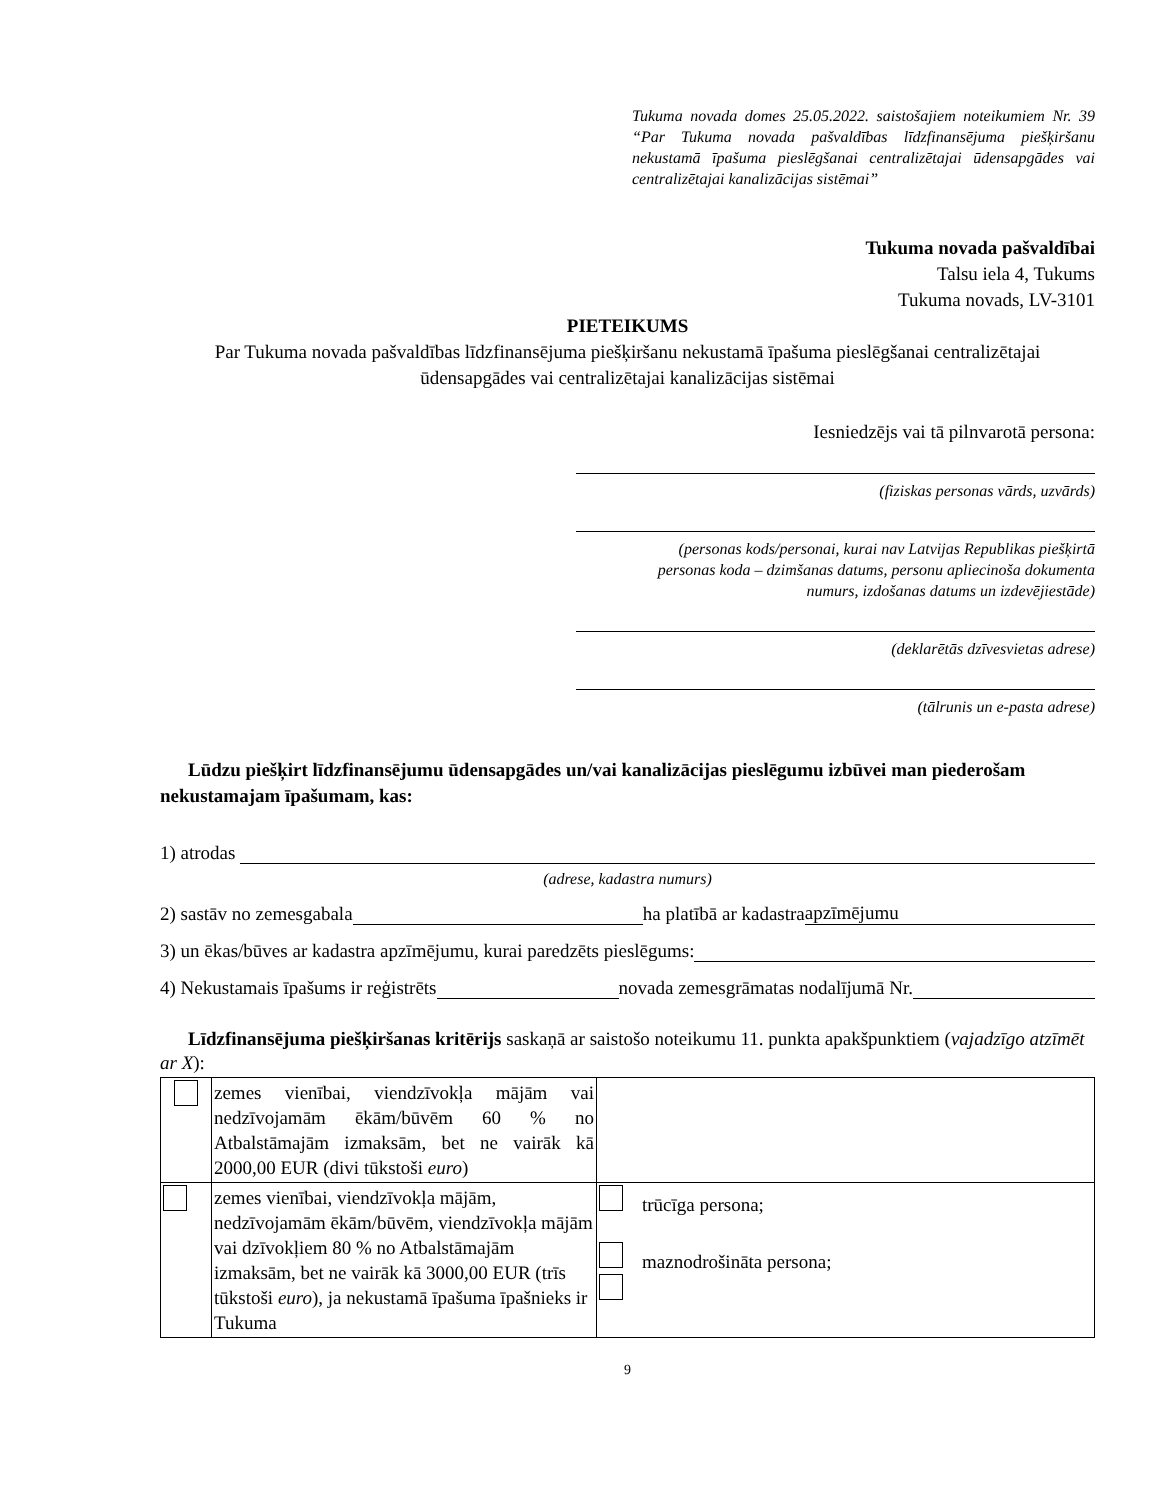Tukuma novada domes 25.05.2022. saistošajiem noteikumiem Nr. 39 “Par Tukuma novada pašvaldības līdzfinansējuma piešķiršanu nekustamā īpašuma pieslēgšanai centralizētajai ūdensapgādes vai centralizētajai kanalizācijas sistēmai”
Tukuma novada pašvaldībai
Talsu iela 4, Tukums
Tukuma novads, LV-3101
PIETEIKUMS
Par Tukuma novada pašvaldības līdzfinansējuma piešķiršanu nekustamā īpašuma pieslēgšanai centralizētajai ūdensapgādes vai centralizētajai kanalizācijas sistēmai
Iesniedzējs vai tā pilnvarotā persona:
(fiziskas personas vārds, uzvārds)
(personas kods/personai, kurai nav Latvijas Republikas piešķirtā
personas koda – dzimšanas datums, personu apliecinoša dokumenta
numurs, izdošanas datums un izdevējiestāde)
(deklarētās dzīvesvietas adrese)
(tālrunis un e-pasta adrese)
Lūdzu piešķirt līdzfinansējumu ūdensapgādes un/vai kanalizācijas pieslēgumu izbūvei man piederošam nekustamajam īpašumam, kas:
1) atrodas
(adrese, kadastra numurs)
2) sastāv no zemesgabala ha platībā ar kadastra apzīmējumu
3) un ēkas/būves ar kadastra apzīmējumu, kurai paredzēts pieslēgums:
4) Nekustamais īpašums ir reģistrēts novada zemesgrāmatas nodalījumā Nr.
Līdzfinansējuma piešķiršanas kritērijs saskaņā ar saistošo noteikumu 11. punkta apakšpunktiem (vajadzīgo atzīmēt ar X):
| | zemes vienībai, viendzīvokļa mājām vai nedzīvojamām ēkām/būvēm 60 % no Atbalstāmajām izmaksām, bet ne vairāk kā 2000,00 EUR (divi tūkstoši euro ) | |
| | zemes vienībai, viendzīvokļa mājām, nedzīvojamām ēkām/būvēm, viendzīvokļa mājām vai dzīvokļiem 80 % no Atbalstāmajām izmaksām, bet ne vairāk kā 3000,00 EUR (trīs tūkstoši euro ), ja nekustamā īpašuma īpašnieks ir Tukuma | trūcīga persona; maznodrošināta persona; |
9